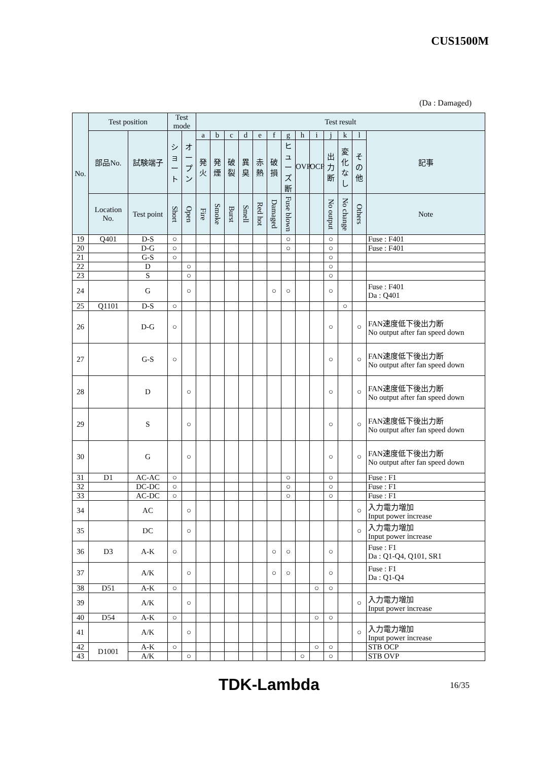CUS1500M
(Da : Damaged)
| No. | Test position | | Test mode | | Test result | | | | | | | | | | | | |
| --- | --- | --- | --- | --- | --- | --- | --- | --- | --- | --- | --- | --- | --- | --- | --- | --- | --- |
| | 部品No. | 試験端子 | シ ョ ー ト | オ ー プ ン | a | b | c | d | e | f | g | h | i | j | k | l | 記事 |
| | | | | | 発火 | 発煙 | 破裂 | 異臭 | 赤熱 | 破損 | ヒューズ断 | OVP | OCP | 出力断 | 変化なし | その他 | |
| | Location No. | Test point | Short | Open | Fire | Smoke | Burst | Smell | Red hot | Damaged | Fuse blown | | | No output | No change | Others | Note |
| 19 | Q401 | D-S | ○ | | | | | | | | ○ | | | ○ | | | Fuse : F401 |
| 20 | | D-G | ○ | | | | | | | | ○ | | | ○ | | | Fuse : F401 |
| 21 | | G-S | ○ | | | | | | | | | | | ○ | | | |
| 22 | | D | | ○ | | | | | | | | | | ○ | | | |
| 23 | | S | | ○ | | | | | | | | | | ○ | | | |
| 24 | | G | | ○ | | | | | | ○ | ○ | | | ○ | | | Fuse : F401 Da : Q401 |
| 25 | Q1101 | D-S | ○ | | | | | | | | | | | | ○ | | |
| 26 | | D-G | ○ | | | | | | | | | | | ○ | | ○ | FAN速度低下後出力断 No output after fan speed down |
| 27 | | G-S | ○ | | | | | | | | | | | ○ | | ○ | FAN速度低下後出力断 No output after fan speed down |
| 28 | | D | | ○ | | | | | | | | | | ○ | | ○ | FAN速度低下後出力断 No output after fan speed down |
| 29 | | S | | ○ | | | | | | | | | | ○ | | ○ | FAN速度低下後出力断 No output after fan speed down |
| 30 | | G | | ○ | | | | | | | | | | ○ | | ○ | FAN速度低下後出力断 No output after fan speed down |
| 31 | D1 | AC-AC | ○ | | | | | | | | ○ | | | ○ | | | Fuse : F1 |
| 32 | | DC-DC | ○ | | | | | | | | ○ | | | ○ | | | Fuse : F1 |
| 33 | | AC-DC | ○ | | | | | | | | ○ | | | ○ | | | Fuse : F1 |
| 34 | | AC | | ○ | | | | | | | | | | | | ○ | 入力電力増加 Input power increase |
| 35 | | DC | | ○ | | | | | | | | | | | | ○ | 入力電力増加 Input power increase |
| 36 | D3 | A-K | ○ | | | | | | | ○ | ○ | | | ○ | | | Fuse : F1 Da : Q1-Q4, Q101, SR1 |
| 37 | | A/K | | ○ | | | | | | ○ | ○ | | | ○ | | | Fuse : F1 Da : Q1-Q4 |
| 38 | D51 | A-K | ○ | | | | | | | | | | ○ | ○ | | | |
| 39 | | A/K | | ○ | | | | | | | | | | | | ○ | 入力電力増加 Input power increase |
| 40 | D54 | A-K | ○ | | | | | | | | | | ○ | ○ | | | |
| 41 | | A/K | | ○ | | | | | | | | | | | | ○ | 入力電力増加 Input power increase |
| 42 | D1001 | A-K | ○ | | | | | | | | | | ○ | ○ | | | STB OCP |
| 43 | | A/K | | ○ | | | | | | | | ○ | | ○ | | | STB OVP |
TDK-Lambda 16/35